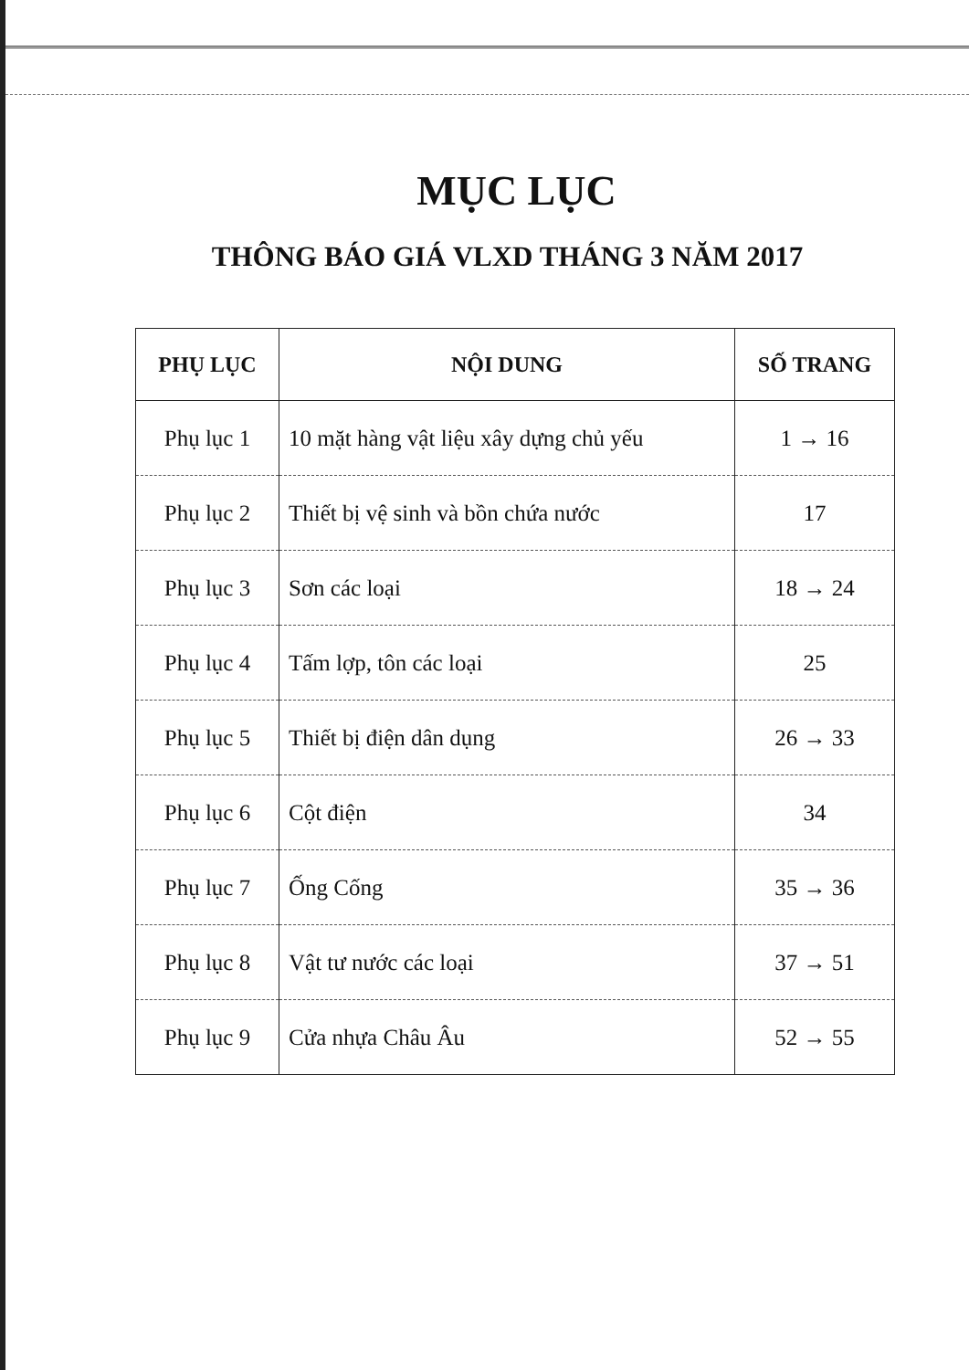MỤC LỤC
THÔNG BÁO GIÁ VLXD THÁNG 3 NĂM 2017
| PHỤ LỤC | NỘI DUNG | SỐ TRANG |
| --- | --- | --- |
| Phụ lục 1 | 10 mặt hàng vật liệu xây dựng chủ yếu | 1 → 16 |
| Phụ lục 2 | Thiết bị vệ sinh và bồn chứa nước | 17 |
| Phụ lục 3 | Sơn các loại | 18 → 24 |
| Phụ lục 4 | Tấm lợp, tôn các loại | 25 |
| Phụ lục 5 | Thiết bị điện dân dụng | 26 → 33 |
| Phụ lục 6 | Cột điện | 34 |
| Phụ lục 7 | Ống Cống | 35 → 36 |
| Phụ lục 8 | Vật tư nước các loại | 37 → 51 |
| Phụ lục 9 | Cửa nhựa Châu Âu | 52 → 55 |